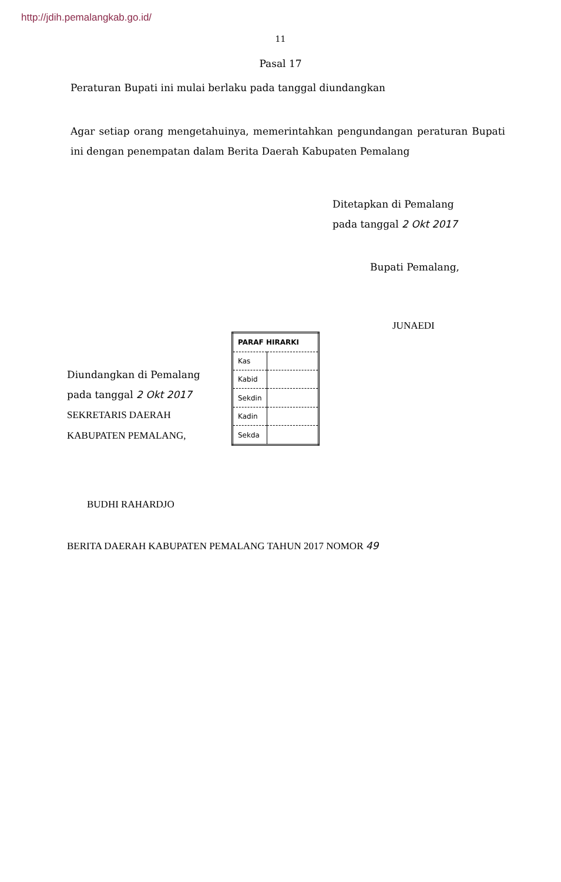http://jdih.pemalangkab.go.id/
11
Pasal 17
Peraturan Bupati ini mulai berlaku pada tanggal diundangkan
Agar setiap orang mengetahuinya, memerintahkan pengundangan peraturan Bupati ini dengan penempatan dalam Berita Daerah Kabupaten Pemalang
Ditetapkan di Pemalang
pada tanggal 2 Okt 2017
Bupati Pemalang,
JUNAEDI
Diundangkan di Pemalang
pada tanggal 2 Okt 2017
SEKRETARIS DAERAH
KABUPATEN PEMALANG,
| PARAF HIRARKI | |
| --- | --- |
| Kas | |
| Kabid | |
| Sekdin | |
| Kadin | |
| Sekda | |
BUDHI RAHARDJO
BERITA DAERAH KABUPATEN PEMALANG TAHUN 2017 NOMOR 49